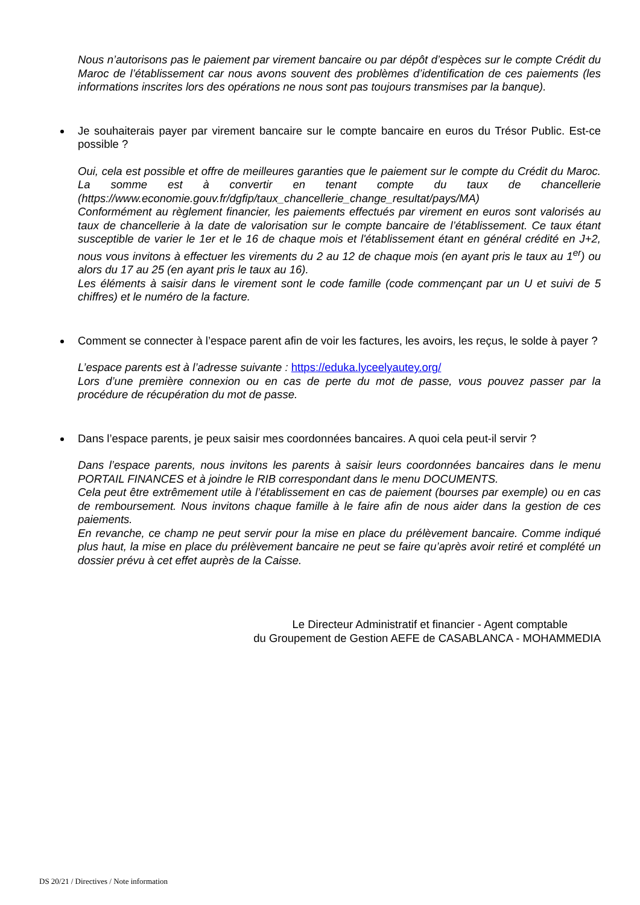Nous n’autorisons pas le paiement par virement bancaire ou par dépôt d’espèces sur le compte Crédit du Maroc de l’établissement car nous avons souvent des problèmes d’identification de ces paiements (les informations inscrites lors des opérations ne nous sont pas toujours transmises par la banque).
Je souhaiterais payer par virement bancaire sur le compte bancaire en euros du Trésor Public. Est-ce possible ?
Oui, cela est possible et offre de meilleures garanties que le paiement sur le compte du Crédit du Maroc. La somme est à convertir en tenant compte du taux de chancellerie (https://www.economie.gouv.fr/dgfip/taux_chancellerie_change_resultat/pays/MA)
Conformément au règlement financier, les paiements effectués par virement en euros sont valorisés au taux de chancellerie à la date de valorisation sur le compte bancaire de l’établissement. Ce taux étant susceptible de varier le 1er et le 16 de chaque mois et l'établissement étant en général crédité en J+2, nous vous invitons à effectuer les virements du 2 au 12 de chaque mois (en ayant pris le taux au 1<sup>er</sup>) ou alors du 17 au 25 (en ayant pris le taux au 16).
Les éléments à saisir dans le virement sont le code famille (code commençant par un U et suivi de 5 chiffres) et le numéro de la facture.
Comment se connecter à l’espace parent afin de voir les factures, les avoirs, les reçus, le solde à payer ?
L’espace parents est à l’adresse suivante : https://eduka.lyceelyautey.org/
Lors d’une première connexion ou en cas de perte du mot de passe, vous pouvez passer par la procédure de récupération du mot de passe.
Dans l’espace parents, je peux saisir mes coordonnées bancaires. A quoi cela peut-il servir ?
Dans l’espace parents, nous invitons les parents à saisir leurs coordonnées bancaires dans le menu PORTAIL FINANCES et à joindre le RIB correspondant dans le menu DOCUMENTS.
Cela peut être extrêmement utile à l’établissement en cas de paiement (bourses par exemple) ou en cas de remboursement. Nous invitons chaque famille à le faire afin de nous aider dans la gestion de ces paiements.
En revanche, ce champ ne peut servir pour la mise en place du prélèvement bancaire. Comme indiqué plus haut, la mise en place du prélèvement bancaire ne peut se faire qu’après avoir retiré et complété un dossier prévu à cet effet auprès de la Caisse.
Le Directeur Administratif et financier - Agent comptable
du Groupement de Gestion AEFE de CASABLANCA - MOHAMMEDIA
DS 20/21 / Directives / Note information